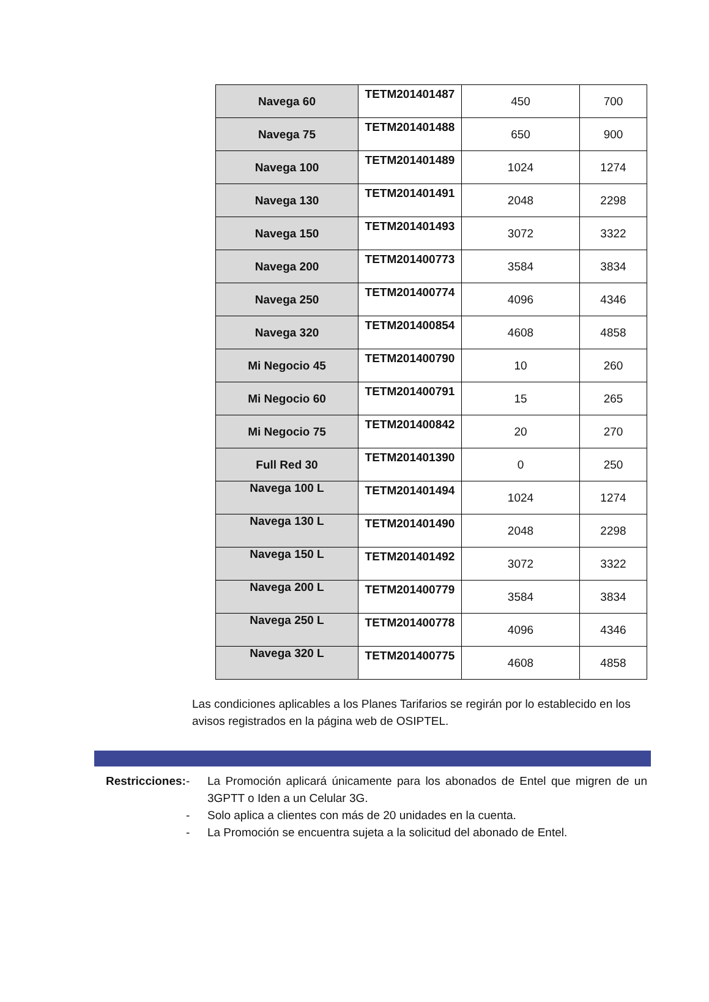| Navega 60 | TETM201401487 | 450 | 700 |
| Navega 75 | TETM201401488 | 650 | 900 |
| Navega 100 | TETM201401489 | 1024 | 1274 |
| Navega 130 | TETM201401491 | 2048 | 2298 |
| Navega 150 | TETM201401493 | 3072 | 3322 |
| Navega 200 | TETM201400773 | 3584 | 3834 |
| Navega 250 | TETM201400774 | 4096 | 4346 |
| Navega 320 | TETM201400854 | 4608 | 4858 |
| Mi Negocio 45 | TETM201400790 | 10 | 260 |
| Mi Negocio 60 | TETM201400791 | 15 | 265 |
| Mi Negocio 75 | TETM201400842 | 20 | 270 |
| Full Red 30 | TETM201401390 | 0 | 250 |
| Navega 100 L | TETM201401494 | 1024 | 1274 |
| Navega 130 L | TETM201401490 | 2048 | 2298 |
| Navega 150 L | TETM201401492 | 3072 | 3322 |
| Navega 200 L | TETM201400779 | 3584 | 3834 |
| Navega 250 L | TETM201400778 | 4096 | 4346 |
| Navega 320 L | TETM201400775 | 4608 | 4858 |
Las condiciones aplicables a los Planes Tarifarios se regirán por lo establecido en los avisos registrados en la página web de OSIPTEL.
Restricciones:
- La Promoción aplicará únicamente para los abonados de Entel que migren de un 3GPTT o Iden a un Celular 3G.
- Solo aplica a clientes con más de 20 unidades en la cuenta.
- La Promoción se encuentra sujeta a la solicitud del abonado de Entel.